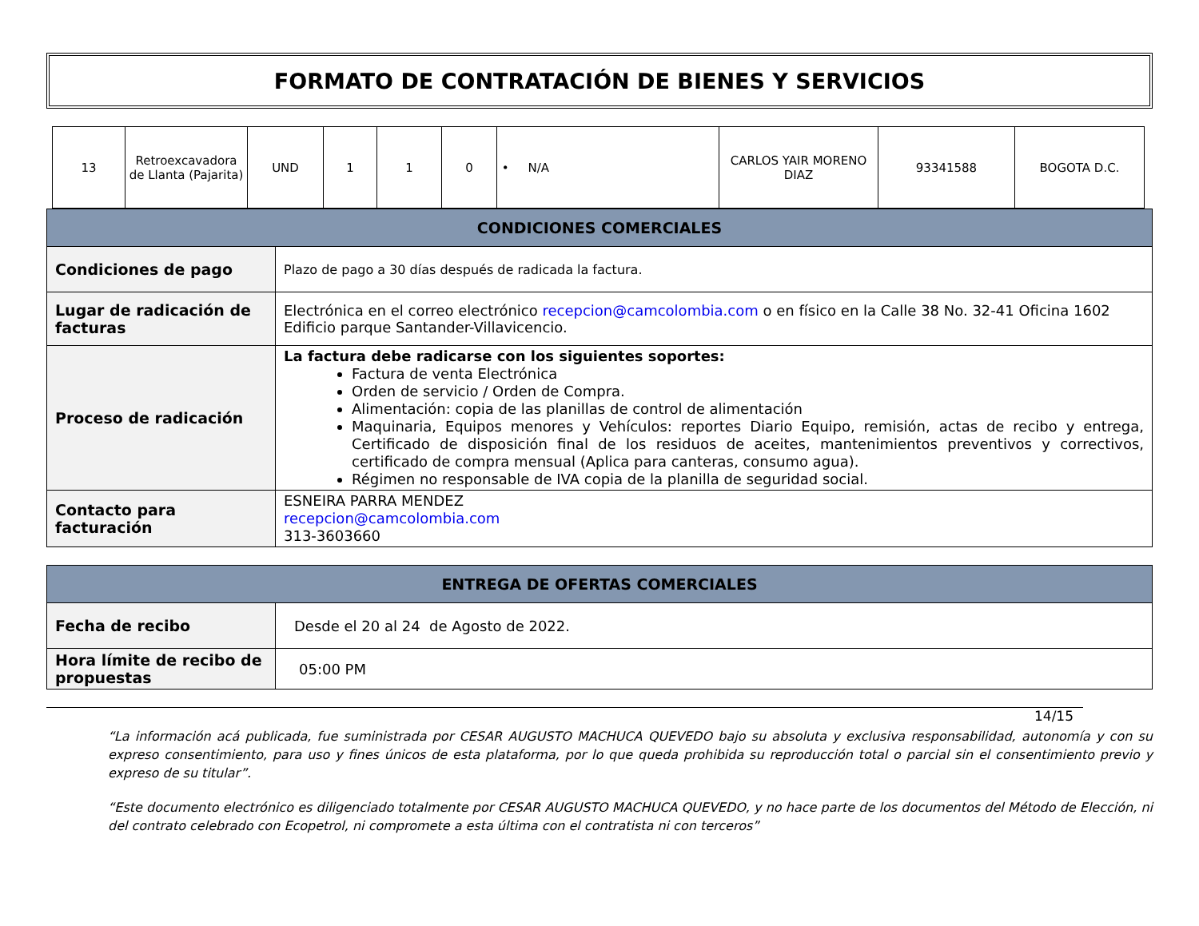FORMATO DE CONTRATACIÓN DE BIENES Y SERVICIOS
| 13 | Retroexcavadora de Llanta (Pajarita) | UND | 1 | 1 | 0 | • N/A | CARLOS YAIR MORENO DIAZ | 93341588 | BOGOTA D.C. |
| CONDICIONES COMERCIALES | |
| Condiciones de pago | Plazo de pago a 30 días después de radicada la factura. |
| Lugar de radicación de facturas | Electrónica en el correo electrónico recepcion@camcolombia.com o en físico en la Calle 38 No. 32-41 Oficina 1602 Edificio parque Santander-Villavicencio. |
| Proceso de radicación | La factura debe radicarse con los siguientes soportes: Factura de venta Electrónica Orden de servicio / Orden de Compra. Alimentación: copia de las planillas de control de alimentación Maquinaria, Equipos menores y Vehículos: reportes Diario Equipo, remisión, actas de recibo y entrega, Certificado de disposición final de los residuos de aceites, mantenimientos preventivos y correctivos, certificado de compra mensual (Aplica para canteras, consumo agua). Régimen no responsable de IVA copia de la planilla de seguridad social. |
| Contacto para facturación | ESNEIRA PARRA MENDEZ recepcion@camcolombia.com 313-3603660 |
| ENTREGA DE OFERTAS COMERCIALES | |
| Fecha de recibo | Desde el 20 al 24 de Agosto de 2022. |
| Hora límite de recibo de propuestas | 05:00 PM |
14/15
“La información acá publicada, fue suministrada por CESAR AUGUSTO MACHUCA QUEVEDO bajo su absoluta y exclusiva responsabilidad, autonomía y con su expreso consentimiento, para uso y fines únicos de esta plataforma, por lo que queda prohibida su reproducción total o parcial sin el consentimiento previo y expreso de su titular”.
“Este documento electrónico es diligenciado totalmente por CESAR AUGUSTO MACHUCA QUEVEDO, y no hace parte de los documentos del Método de Elección, ni del contrato celebrado con Ecopetrol, ni compromete a esta última con el contratista ni con terceros”